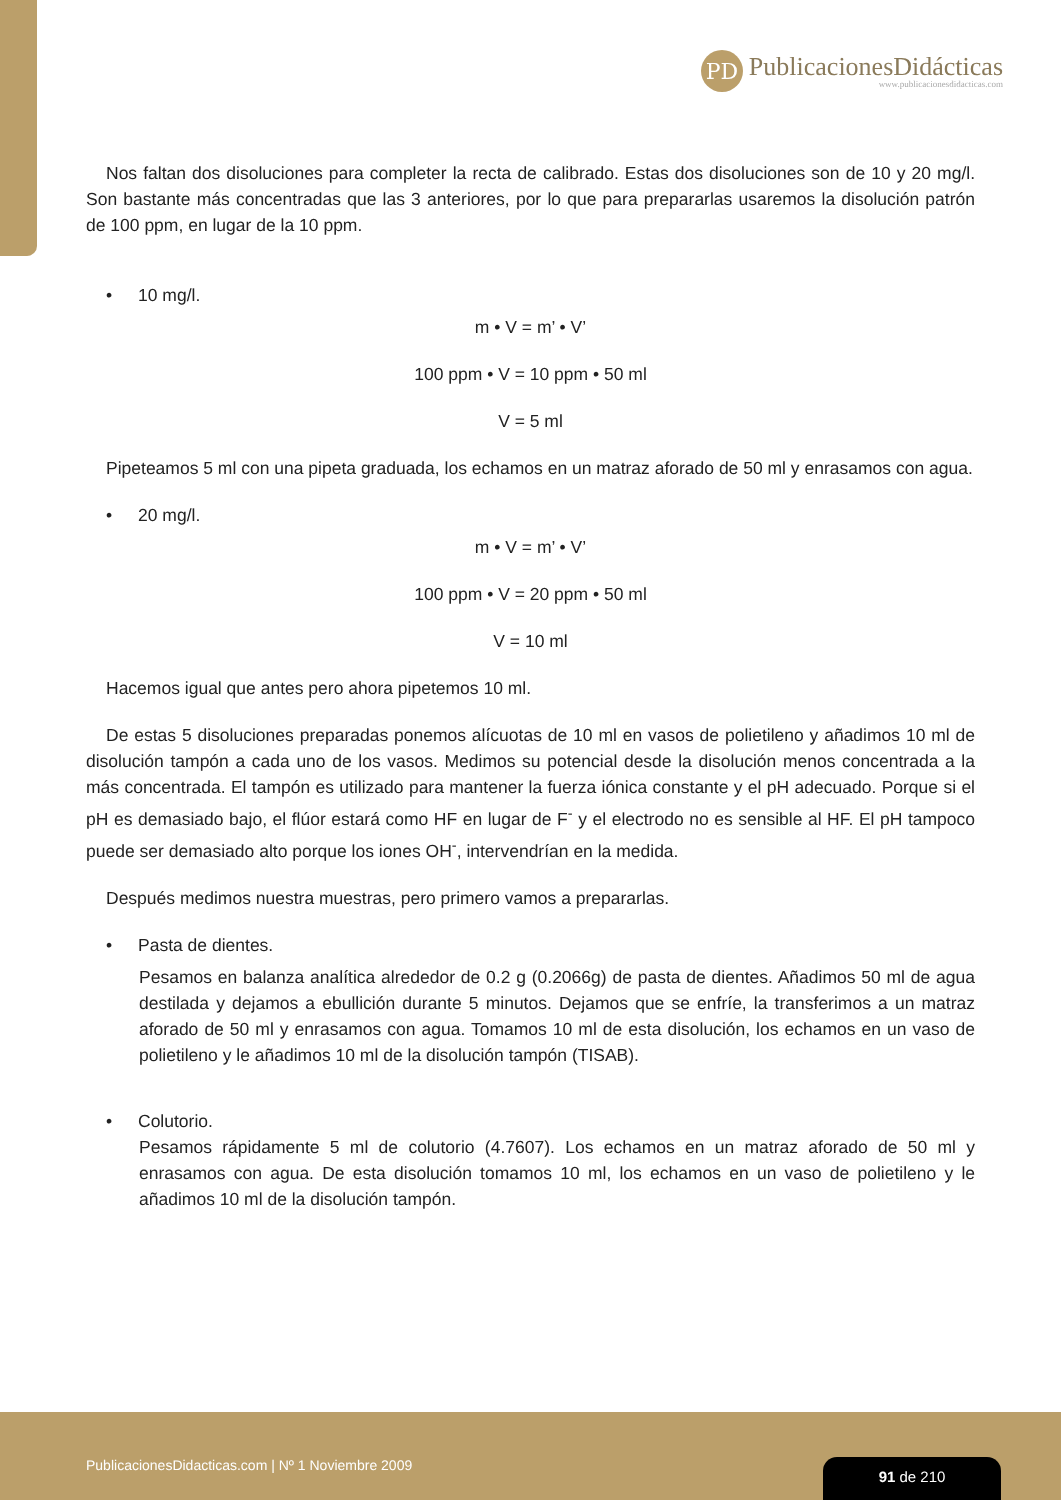PD
PublicacionesDidácticas
www.publicacionesdidacticas.com
Nos faltan dos disoluciones para completer la recta de calibrado. Estas dos disoluciones son de 10 y 20 mg/l. Son bastante más concentradas que las 3 anteriores, por lo que para prepararlas usaremos la disolución patrón de 100 ppm, en lugar de la 10 ppm.
• 10 mg/l.
m • V = m’ • V’
100 ppm • V = 10 ppm • 50 ml
V = 5 ml
Pipeteamos 5 ml con una pipeta graduada, los echamos en un matraz aforado de 50 ml y enrasamos con agua.
• 20 mg/l.
m • V = m’ • V’
100 ppm • V = 20 ppm • 50 ml
V = 10 ml
Hacemos igual que antes pero ahora pipetemos 10 ml.
De estas 5 disoluciones preparadas ponemos alícuotas de 10 ml en vasos de polietileno y añadimos 10 ml de disolución tampón a cada uno de los vasos. Medimos su potencial desde la disolución menos concentrada a la más concentrada. El tampón es utilizado para mantener la fuerza iónica constante y el pH adecuado. Porque si el pH es demasiado bajo, el flúor estará como HF en lugar de F<sup>-</sup> y el electrodo no es sensible al HF. El pH tampoco puede ser demasiado alto porque los iones OH<sup>-</sup>, intervendrían en la medida.
Después medimos nuestra muestras, pero primero vamos a prepararlas.
• Pasta de dientes.
Pesamos en balanza analítica alrededor de 0.2 g (0.2066g) de pasta de dientes. Añadimos 50 ml de agua destilada y dejamos a ebullición durante 5 minutos. Dejamos que se enfríe, la transferimos a un matraz aforado de 50 ml y enrasamos con agua. Tomamos 10 ml de esta disolución, los echamos en un vaso de polietileno y le añadimos 10 ml de la disolución tampón (TISAB).
• Colutorio.
Pesamos rápidamente 5 ml de colutorio (4.7607). Los echamos en un matraz aforado de 50 ml y enrasamos con agua. De esta disolución tomamos 10 ml, los echamos en un vaso de polietileno y le añadimos 10 ml de la disolución tampón.
PublicacionesDidacticas.com | Nº 1 Noviembre 2009
91 de 210